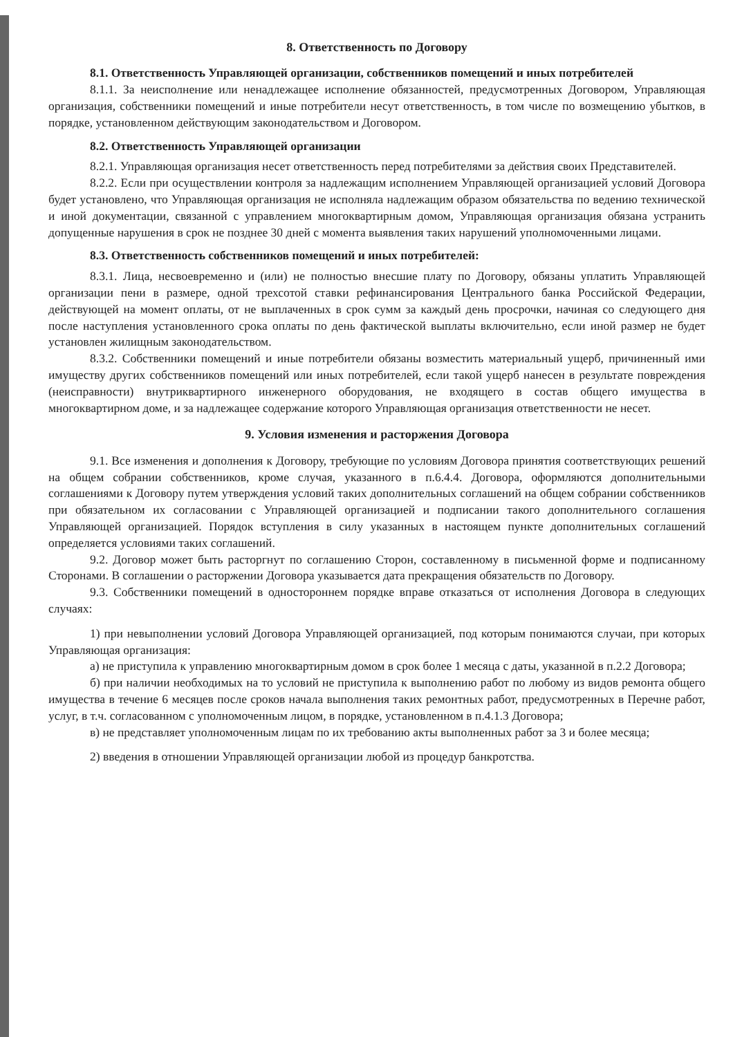8. Ответственность по Договору
8.1. Ответственность Управляющей организации, собственников помещений и иных потребителей
8.1.1. За неисполнение или ненадлежащее исполнение обязанностей, предусмотренных Договором, Управляющая организация, собственники помещений и иные потребители несут ответственность, в том числе по возмещению убытков, в порядке, установленном действующим законодательством и Договором.
8.2. Ответственность Управляющей организации
8.2.1. Управляющая организация несет ответственность перед потребителями за действия своих Представителей.
8.2.2. Если при осуществлении контроля за надлежащим исполнением Управляющей организацией условий Договора будет установлено, что Управляющая организация не исполняла надлежащим образом обязательства по ведению технической и иной документации, связанной с управлением многоквартирным домом, Управляющая организация обязана устранить допущенные нарушения в срок не позднее 30 дней с момента выявления таких нарушений уполномоченными лицами.
8.3. Ответственность собственников помещений и иных потребителей:
8.3.1. Лица, несвоевременно и (или) не полностью внесшие плату по Договору, обязаны уплатить Управляющей организации пени в размере, одной трехсотой ставки рефинансирования Центрального банка Российской Федерации, действующей на момент оплаты, от не выплаченных в срок сумм за каждый день просрочки, начиная со следующего дня после наступления установленного срока оплаты по день фактической выплаты включительно, если иной размер не будет установлен жилищным законодательством.
8.3.2. Собственники помещений и иные потребители обязаны возместить материальный ущерб, причиненный ими имуществу других собственников помещений или иных потребителей, если такой ущерб нанесен в результате повреждения (неисправности) внутриквартирного инженерного оборудования, не входящего в состав общего имущества в многоквартирном доме, и за надлежащее содержание которого Управляющая организация ответственности не несет.
9. Условия изменения и расторжения Договора
9.1. Все изменения и дополнения к Договору, требующие по условиям Договора принятия соответствующих решений на общем собрании собственников, кроме случая, указанного в п.6.4.4. Договора, оформляются дополнительными соглашениями к Договору путем утверждения условий таких дополнительных соглашений на общем собрании собственников при обязательном их согласовании с Управляющей организацией и подписании такого дополнительного соглашения Управляющей организацией. Порядок вступления в силу указанных в настоящем пункте дополнительных соглашений определяется условиями таких соглашений.
9.2. Договор может быть расторгнут по соглашению Сторон, составленному в письменной форме и подписанному Сторонами. В соглашении о расторжении Договора указывается дата прекращения обязательств по Договору.
9.3. Собственники помещений в одностороннем порядке вправе отказаться от исполнения Договора в следующих случаях:
1) при невыполнении условий Договора Управляющей организацией, под которым понимаются случаи, при которых Управляющая организация:
а) не приступила к управлению многоквартирным домом в срок более 1 месяца с даты, указанной в п.2.2 Договора;
б) при наличии необходимых на то условий не приступила к выполнению работ по любому из видов ремонта общего имущества в течение 6 месяцев после сроков начала выполнения таких ремонтных работ, предусмотренных в Перечне работ, услуг, в т.ч. согласованном с уполномоченным лицом, в порядке, установленном в п.4.1.3 Договора;
в) не представляет уполномоченным лицам по их требованию акты выполненных работ за 3 и более месяца;
2) введения в отношении Управляющей организации любой из процедур банкротства.